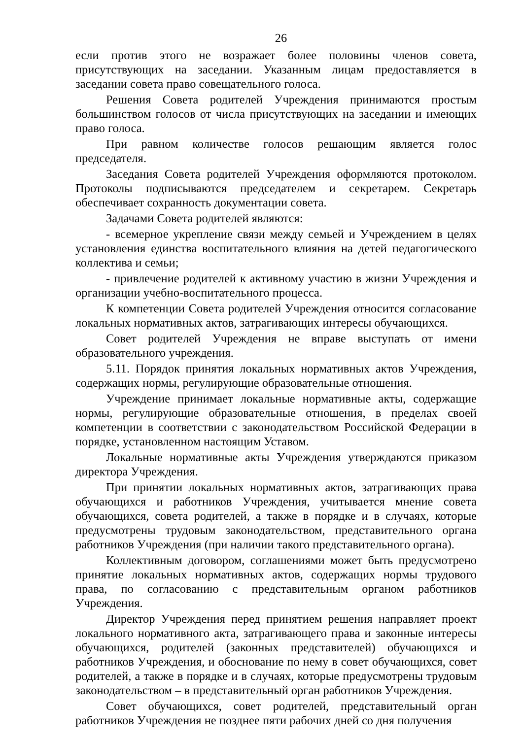26
если против этого не возражает более половины членов совета, присутствующих на заседании. Указанным лицам предоставляется в заседании совета право совещательного голоса.
Решения Совета родителей Учреждения принимаются простым большинством голосов от числа присутствующих на заседании и имеющих право голоса.
При равном количестве голосов решающим является голос председателя.
Заседания Совета родителей Учреждения оформляются протоколом. Протоколы подписываются председателем и секретарем. Секретарь обеспечивает сохранность документации совета.
Задачами Совета родителей являются:
- всемерное укрепление связи между семьей и Учреждением в целях установления единства воспитательного влияния на детей педагогического коллектива и семьи;
- привлечение родителей к активному участию в жизни Учреждения и организации учебно-воспитательного процесса.
К компетенции Совета родителей Учреждения относится согласование локальных нормативных актов, затрагивающих интересы обучающихся.
Совет родителей Учреждения не вправе выступать от имени образовательного учреждения.
5.11. Порядок принятия локальных нормативных актов Учреждения, содержащих нормы, регулирующие образовательные отношения.
Учреждение принимает локальные нормативные акты, содержащие нормы, регулирующие образовательные отношения, в пределах своей компетенции в соответствии с законодательством Российской Федерации в порядке, установленном настоящим Уставом.
Локальные нормативные акты Учреждения утверждаются приказом директора Учреждения.
При принятии локальных нормативных актов, затрагивающих права обучающихся и работников Учреждения, учитывается мнение совета обучающихся, совета родителей, а также в порядке и в случаях, которые предусмотрены трудовым законодательством, представительного органа работников Учреждения (при наличии такого представительного органа).
Коллективным договором, соглашениями может быть предусмотрено принятие локальных нормативных актов, содержащих нормы трудового права, по согласованию с представительным органом работников Учреждения.
Директор Учреждения перед принятием решения направляет проект локального нормативного акта, затрагивающего права и законные интересы обучающихся, родителей (законных представителей) обучающихся и работников Учреждения, и обоснование по нему в совет обучающихся, совет родителей, а также в порядке и в случаях, которые предусмотрены трудовым законодательством – в представительный орган работников Учреждения.
Совет обучающихся, совет родителей, представительный орган работников Учреждения не позднее пяти рабочих дней со дня получения